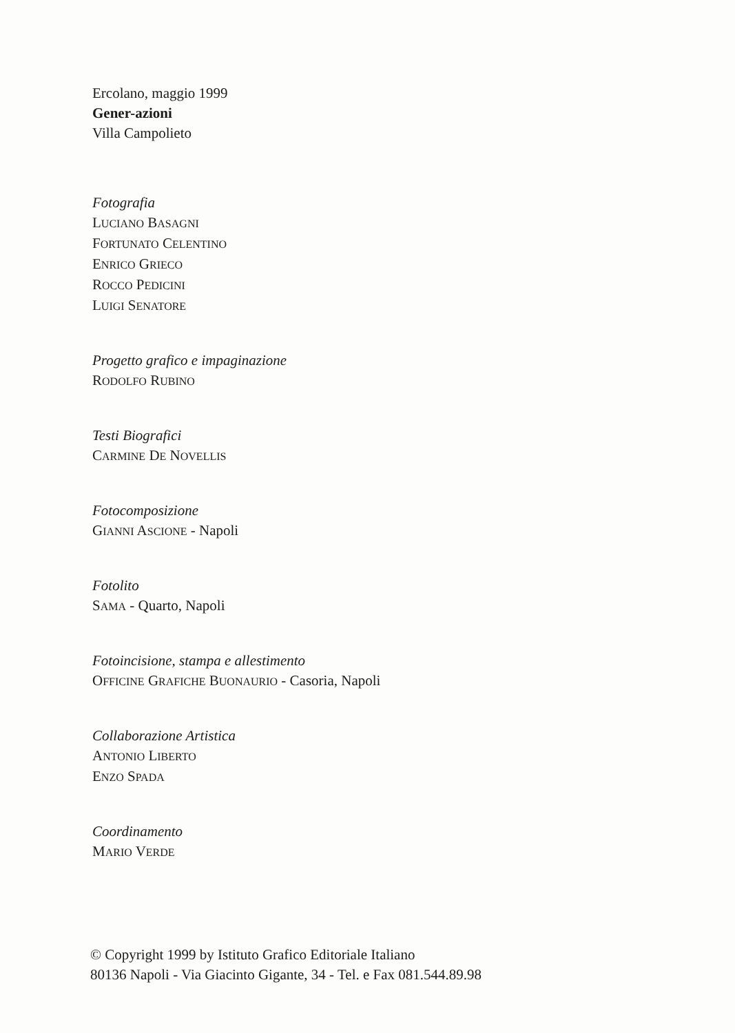Ercolano, maggio 1999
Gener-azioni
Villa Campolieto
Fotografia
LUCIANO BASAGNI
FORTUNATO CELENTINO
ENRICO GRIECO
ROCCO PEDICINI
LUIGI SENATORE
Progetto grafico e impaginazione
RODOLFO RUBINO
Testi Biografici
CARMINE DE NOVELLIS
Fotocomposizione
GIANNI ASCIONE - Napoli
Fotolito
SAMA - Quarto, Napoli
Fotoincisione, stampa e allestimento
OFFICINE GRAFICHE BUONAURIO - Casoria, Napoli
Collaborazione Artistica
ANTONIO LIBERTO
ENZO SPADA
Coordinamento
MARIO VERDE
© Copyright 1999 by Istituto Grafico Editoriale Italiano
80136 Napoli - Via Giacinto Gigante, 34 - Tel. e Fax 081.544.89.98